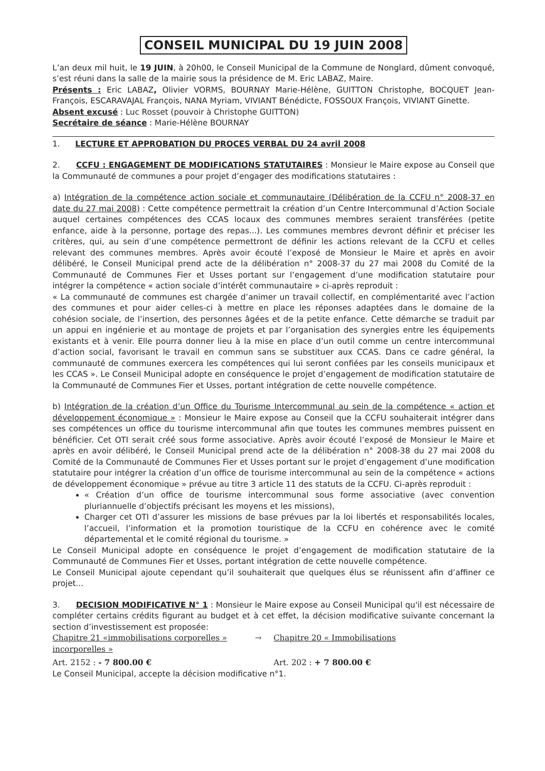CONSEIL MUNICIPAL DU 19 JUIN 2008
L’an deux mil huit, le 19 JUIN, à 20h00, le Conseil Municipal de la Commune de Nonglard, dûment convoqué, s’est réuni dans la salle de la mairie sous la présidence de M. Eric LABAZ, Maire.
Présents : Eric LABAZ, Olivier VORMS, BOURNAY Marie-Hélène, GUITTON Christophe, BOCQUET Jean-François, ESCARAVAJAL François, NANA Myriam, VIVIANT Bénédicte, FOSSOUX François, VIVIANT Ginette.
Absent excusé : Luc Rosset (pouvoir à Christophe GUITTON)
Secrétaire de séance : Marie-Hélène BOURNAY
1. LECTURE ET APPROBATION DU PROCES VERBAL DU 24 avril 2008
2. CCFU : ENGAGEMENT DE MODIFICATIONS STATUTAIRES : Monsieur le Maire expose au Conseil que la Communauté de communes a pour projet d’engager des modifications statutaires :
a) Intégration de la compétence action sociale et communautaire (Délibération de la CCFU n° 2008-37 en date du 27 mai 2008) : Cette compétence permettrait la création d’un Centre Intercommunal d’Action Sociale auquel certaines compétences des CCAS locaux des communes membres seraient transférées (petite enfance, aide à la personne, portage des repas...). Les communes membres devront définir et préciser les critères, qui, au sein d’une compétence permettront de définir les actions relevant de la CCFU et celles relevant des communes membres. Après avoir écouté l’exposé de Monsieur le Maire et après en avoir délibéré, le Conseil Municipal prend acte de la délibération n° 2008-37 du 27 mai 2008 du Comité de la Communauté de Communes Fier et Usses portant sur l’engagement d’une modification statutaire pour intégrer la compétence « action sociale d’intérêt communautaire » ci-après reproduit :
« La communauté de communes est chargée d’animer un travail collectif, en complémentarité avec l’action des communes et pour aider celles-ci à mettre en place les réponses adaptées dans le domaine de la cohésion sociale, de l’insertion, des personnes âgées et de la petite enfance. Cette démarche se traduit par un appui en ingénierie et au montage de projets et par l’organisation des synergies entre les équipements existants et à venir. Elle pourra donner lieu à la mise en place d’un outil comme un centre intercommunal d’action social, favorisant le travail en commun sans se substituer aux CCAS. Dans ce cadre général, la communauté de communes exercera les compétences qui lui seront confiées par les conseils municipaux et les CCAS ». Le Conseil Municipal adopte en conséquence le projet d’engagement de modification statutaire de la Communauté de Communes Fier et Usses, portant intégration de cette nouvelle compétence.
b) Intégration de la création d’un Office du Tourisme Intercommunal au sein de la compétence « action et développement économique » : Monsieur le Maire expose au Conseil que la CCFU souhaiterait intégrer dans ses compétences un office du tourisme intercommunal afin que toutes les communes membres puissent en bénéficier. Cet OTI serait créé sous forme associative. Après avoir écouté l’exposé de Monsieur le Maire et après en avoir délibéré, le Conseil Municipal prend acte de la délibération n° 2008-38 du 27 mai 2008 du Comité de la Communauté de Communes Fier et Usses portant sur le projet d’engagement d’une modification statutaire pour intégrer la création d’un office de tourisme intercommunal au sein de la compétence « actions de développement économique » prévue au titre 3 article 11 des statuts de la CCFU. Ci-après reproduit :
« Création d’un office de tourisme intercommunal sous forme associative (avec convention pluriannuelle d’objectifs précisant les moyens et les missions),
Charger cet OTI d’assurer les missions de base prévues par la loi libertés et responsabilités locales, l’accueil, l’information et la promotion touristique de la CCFU en cohérence avec le comité départemental et le comité régional du tourisme. »
Le Conseil Municipal adopte en conséquence le projet d’engagement de modification statutaire de la Communauté de Communes Fier et Usses, portant intégration de cette nouvelle compétence.
Le Conseil Municipal ajoute cependant qu’il souhaiterait que quelques élus se réunissent afin d’affiner ce projet...
3. DECISION MODIFICATIVE N° 1 : Monsieur le Maire expose au Conseil Municipal qu'il est nécessaire de compléter certains crédits figurant au budget et à cet effet, la décision modificative suivante concernant la section d’investissement est proposée:
Chapitre 21 «immobilisations corporelles » →
incorporelles »
Chapitre 20 « Immobilisations
Art. 2152 : - 7 800.00 € Art. 202 : + 7 800.00 €
Le Conseil Municipal, accepte la décision modificative n°1.